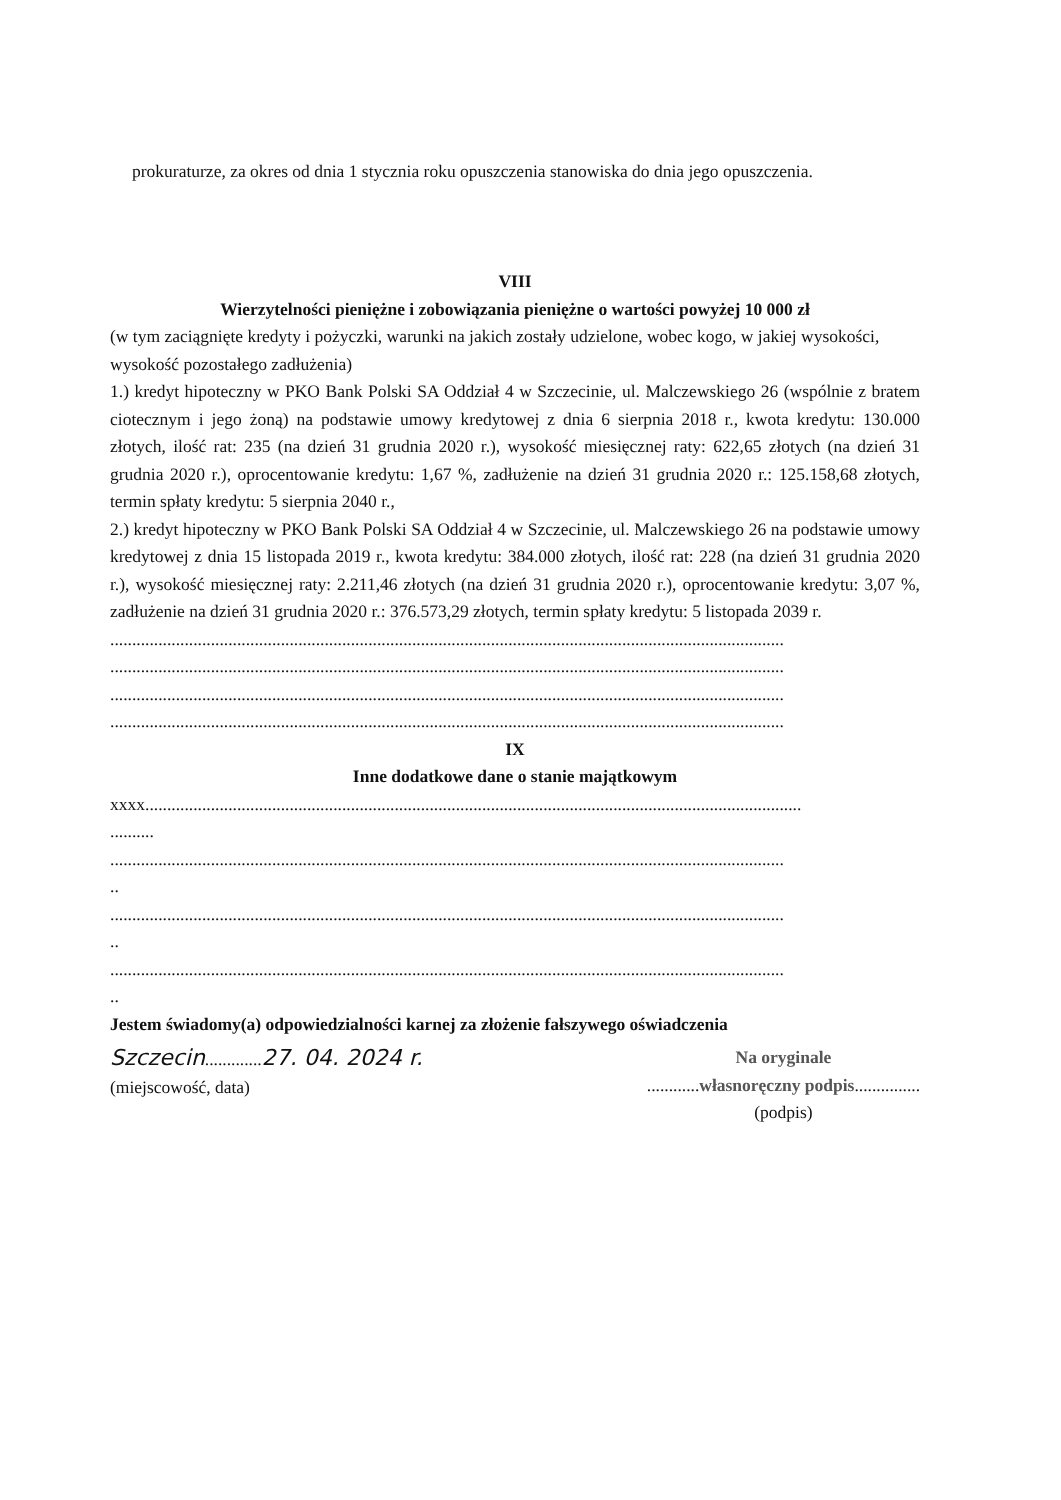prokuraturze, za okres od dnia 1 stycznia roku opuszczenia stanowiska do dnia jego opuszczenia.
VIII
Wierzytelności pieniężne i zobowiązania pieniężne o wartości powyżej 10 000 zł
(w tym zaciągnięte kredyty i pożyczki, warunki na jakich zostały udzielone, wobec kogo, w jakiej wysokości, wysokość pozostałego zadłużenia)
1.) kredyt hipoteczny w PKO Bank Polski SA Oddział 4 w Szczecinie, ul. Malczewskiego 26 (wspólnie z bratem ciotecznym i jego żoną) na podstawie umowy kredytowej z dnia 6 sierpnia 2018 r., kwota kredytu: 130.000 złotych, ilość rat: 235 (na dzień 31 grudnia 2020 r.), wysokość miesięcznej raty: 622,65 złotych (na dzień 31 grudnia 2020 r.), oprocentowanie kredytu: 1,67 %, zadłużenie na dzień 31 grudnia 2020 r.: 125.158,68 złotych, termin spłaty kredytu: 5 sierpnia 2040 r.,
2.) kredyt hipoteczny w PKO Bank Polski SA Oddział 4 w Szczecinie, ul. Malczewskiego 26 na podstawie umowy kredytowej z dnia 15 listopada 2019 r., kwota kredytu: 384.000 złotych, ilość rat: 228 (na dzień 31 grudnia 2020 r.), wysokość miesięcznej raty: 2.211,46 złotych (na dzień 31 grudnia 2020 r.), oprocentowanie kredytu: 3,07 %, zadłużenie na dzień 31 grudnia 2020 r.: 376.573,29 złotych, termin spłaty kredytu: 5 listopada 2039 r.
..........................................................................................................................................................
..........................................................................................................................................................
..........................................................................................................................................................
..........................................................................................................................................................
IX
Inne dodatkowe dane o stanie majątkowym
xxxx......................................................................................................................................................
..........
..........................................................................................................................................................
..
..........................................................................................................................................................
..
..........................................................................................................................................................
..
Jestem świadomy(a) odpowiedzialności karnej za złożenie fałszywego oświadczenia
Szczecin.............27. 04. 2024 r.
(miejscowość, data)
Na oryginale
............własnoręczny podpis...............
(podpis)